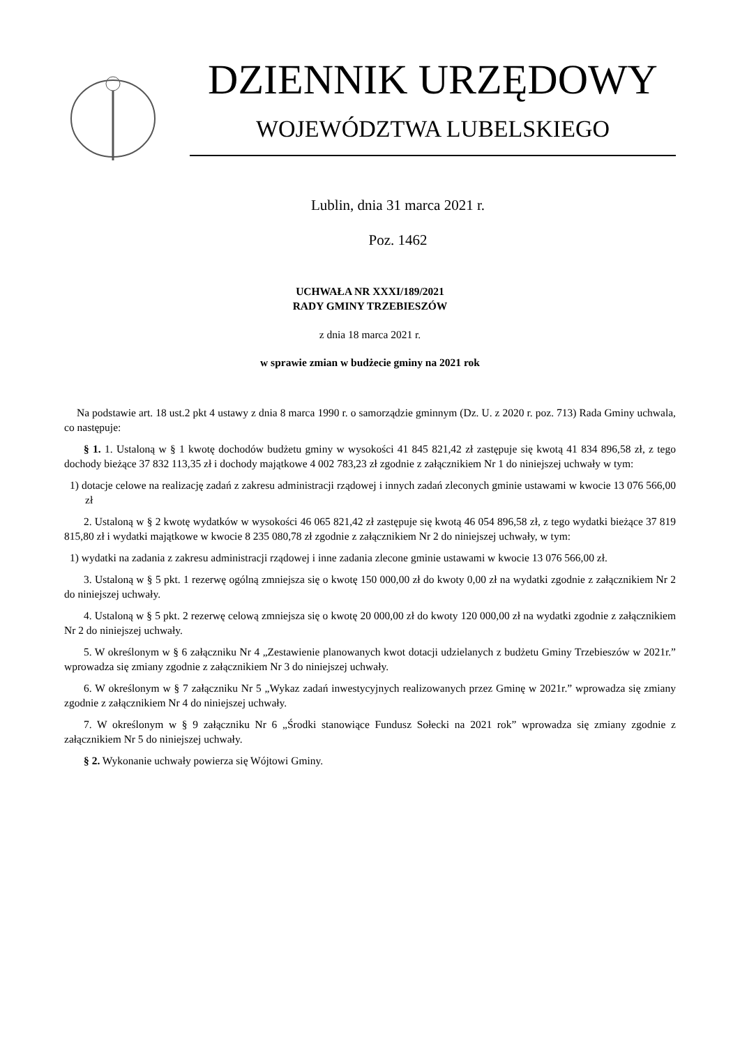DZIENNIK URZĘDOWY
WOJEWÓDZTWA LUBELSKIEGO
Lublin, dnia 31 marca 2021 r.
Poz. 1462
UCHWAŁA NR XXXI/189/2021
RADY GMINY TRZEBIESZÓW
z dnia 18 marca 2021 r.
w sprawie zmian w budżecie gminy na 2021 rok
Na podstawie art. 18 ust.2 pkt 4 ustawy z dnia 8 marca 1990 r. o samorządzie gminnym (Dz. U. z 2020 r. poz. 713) Rada Gminy uchwala, co następuje:
§ 1. 1. Ustaloną w § 1 kwotę dochodów budżetu gminy w wysokości 41 845 821,42 zł zastępuje się kwotą 41 834 896,58 zł, z tego dochody bieżące 37 832 113,35 zł i dochody majątkowe 4 002 783,23 zł zgodnie z załącznikiem Nr 1 do niniejszej uchwały w tym:
1) dotacje celowe na realizację zadań z zakresu administracji rządowej i innych zadań zleconych gminie ustawami w kwocie 13 076 566,00 zł
2. Ustaloną w § 2 kwotę wydatków w wysokości 46 065 821,42 zł zastępuje się kwotą 46 054 896,58 zł, z tego wydatki bieżące 37 819 815,80 zł i wydatki majątkowe w kwocie 8 235 080,78 zł zgodnie z załącznikiem Nr 2 do niniejszej uchwały, w tym:
1) wydatki na zadania z zakresu administracji rządowej i inne zadania zlecone gminie ustawami w kwocie 13 076 566,00 zł.
3. Ustaloną w § 5 pkt. 1 rezerwę ogólną zmniejsza się o kwotę 150 000,00 zł do kwoty 0,00 zł na wydatki zgodnie z załącznikiem Nr 2 do niniejszej uchwały.
4. Ustaloną w § 5 pkt. 2 rezerwę celową zmniejsza się o kwotę 20 000,00 zł do kwoty 120 000,00 zł na wydatki zgodnie z załącznikiem Nr 2 do niniejszej uchwały.
5. W określonym w § 6 załączniku Nr 4 „Zestawienie planowanych kwot dotacji udzielanych z budżetu Gminy Trzebieszów w 2021r.” wprowadza się zmiany zgodnie z załącznikiem Nr 3 do niniejszej uchwały.
6. W określonym w § 7 załączniku Nr 5 „Wykaz zadań inwestycyjnych realizowanych przez Gminę w 2021r.” wprowadza się zmiany zgodnie z załącznikiem Nr 4 do niniejszej uchwały.
7. W określonym w § 9 załączniku Nr 6 „Środki stanowiące Fundusz Sołecki na 2021 rok” wprowadza się zmiany zgodnie z załącznikiem Nr 5 do niniejszej uchwały.
§ 2. Wykonanie uchwały powierza się Wójtowi Gminy.